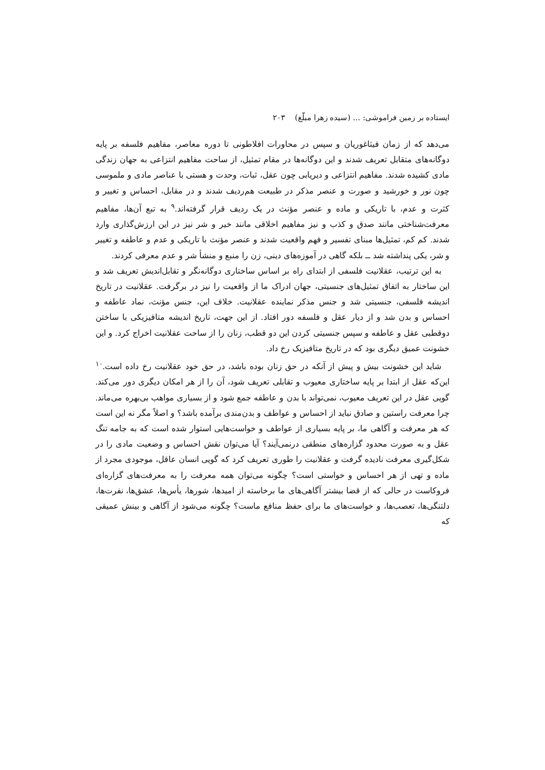ایستاده بر زمین فراموشی: ... (سیده زهرا مبلّغ) ۲۰۳
می‌دهد که از زمان فیثاغوریان و سپس در محاورات افلاطونی تا دوره معاصر، مفاهیم فلسفه بر پایه دوگانه‌های متقابل تعریف شدند و این دوگانه‌ها در مقام تمثیل، از ساحت مفاهیم انتزاعی به جهان زندگی مادی کشیده شدند. مفاهیم انتزاعی و دیریابی چون عقل، ثبات، وحدت و هستی با عناصر مادی و ملموسی چون نور و خورشید و صورت و عنصر مذکر در طبیعت هم‌ردیف شدند و در مقابل، احساس و تغییر و کثرت و عدم، با تاریکی و ماده و عنصر مؤنث در یک ردیف قرار گرفته‌اند.<sup>۹</sup> به تبع آن‌ها، مفاهیم معرفت‌شناختی مانند صدق و کذب و نیز مفاهیم اخلاقی مانند خیر و شر نیز در این ارزش‌گذاری وارد شدند. کم کم، تمثیل‌ها مبنای تفسیر و فهم واقعیت شدند و عنصر مؤنث با تاریکی و عدم و عاطفه و تغییر و شر، یکی پنداشته شد ــ بلکه گاهی در آموزه‌های دینی، زن را منبع و منشأ شر و عدم معرفی کردند.
به این ترتیب، عقلانیت فلسفی از ابتدای راه بر اساس ساختاری دوگانه‌نگر و تقابل‌اندیش تعریف شد و این ساختار به اتفاق تمثیل‌های جنسیتی، جهان ادراک ما از واقعیت را نیز در برگرفت. عقلانیت در تاریخ اندیشه فلسفی، جنسیتی شد و جنس مذکر نماینده عقلانیت. خلاف این، جنس مؤنث، نماد عاطفه و احساس و بدن شد و از دیار عقل و فلسفه دور افتاد. از این جهت، تاریخ اندیشه متافیزیکی با ساختن دوقطبی عقل و عاطفه و سپس جنسیتی کردن این دو قطب، زنان را از ساحت عقلانیت اخراج کرد. و این خشونت عمیق دیگری بود که در تاریخ متافیزیک رخ داد.
شاید این خشونت بیش و پیش از آنکه در حق زنان بوده باشد، در حق خود عقلانیت رخ داده است.<sup>۱۰</sup> این‌که عقل از ابتدا بر پایه ساختاری معیوب و تقابلی تعریف شود، آن را از هر امکان دیگری دور می‌کند. گویی عقل در این تعریف معیوب، نمی‌تواند با بدن و عاطفه جمع شود و از بسیاری مواهب بی‌بهره می‌ماند. چرا معرفت راستین و صادق نباید از احساس و عواطف و بدن‌مندی برآمده باشد؟ و اصلاً مگر نه این است که هر معرفت و آگاهی ما، بر پایه بسیاری از عواطف و خواست‌هایی استوار شده است که به جامه تنگ عقل و به صورت محدود گزاره‌های منطقی درنمی‌آیند؟ آیا می‌توان نقش احساس و وضعیت مادی را در شکل‌گیری معرفت نادیده گرفت و عقلانیت را طوری تعریف کرد که گویی انسان عاقل، موجودی مجرد از ماده و تهی از هر احساس و خواستی است؟ چگونه می‌توان همه معرفت را به معرفت‌های گزاره‌ای فروکاست در حالی که از قضا بیشتر آگاهی‌های ما برخاسته از امیدها، شورها، یأس‌ها، عشق‌ها، نفرت‌ها، دلتنگی‌ها، تعصب‌ها، و خواست‌های ما برای حفظ منافع ماست؟ چگونه می‌شود از آگاهی و بینش عمیقی که